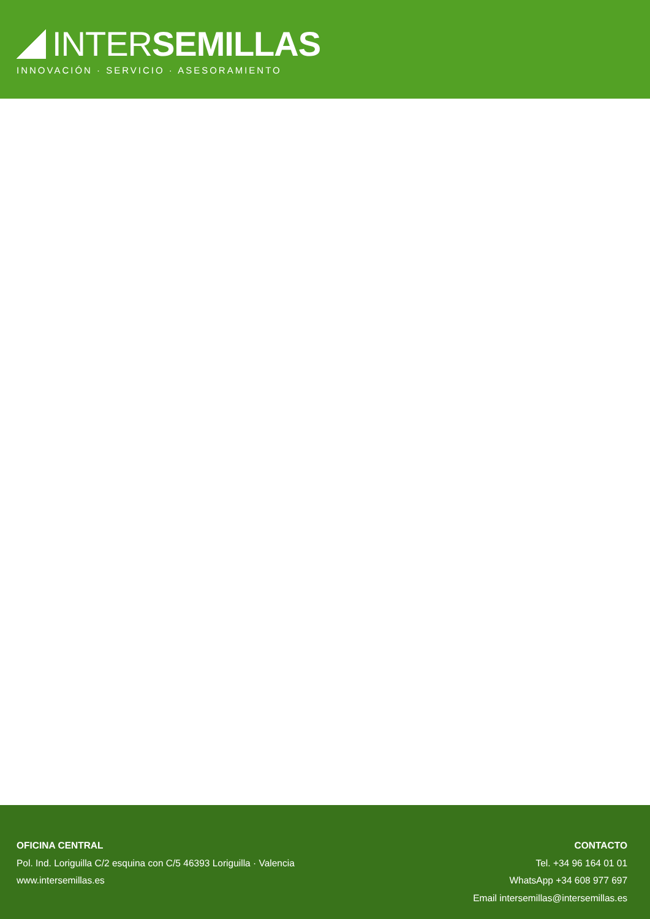INTER SEMILLAS
INNOVACIÓN · SERVICIO · ASESORAMIENTO
OFICINA CENTRAL
Pol. Ind. Loriguilla C/2 esquina con C/5 46393 Loriguilla · Valencia
www.intersemillas.es
CONTACTO
Tel. +34 96 164 01 01
WhatsApp +34 608 977 697
Email intersemillas@intersemillas.es